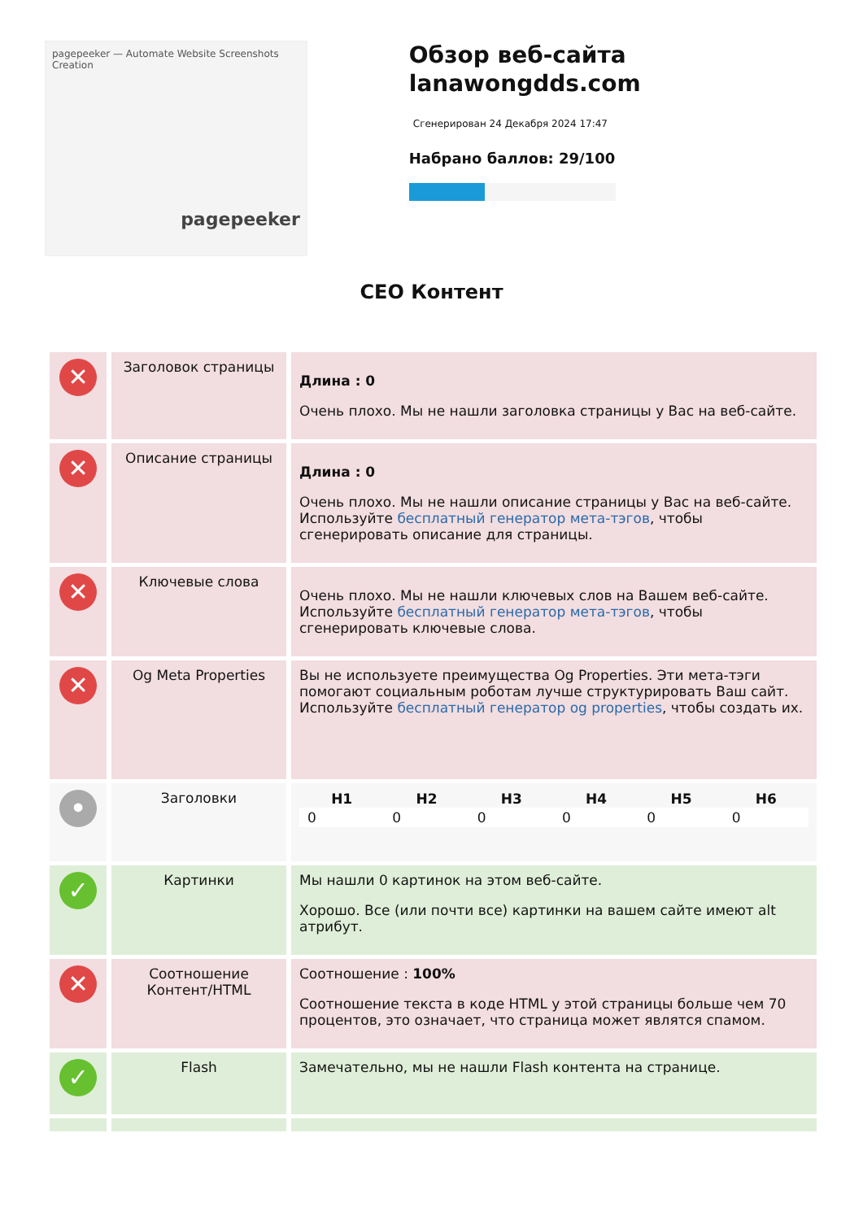pagepeeker — Automate Website Screenshots Creation
pagepeeker
Обзор веб-сайта lanawongdds.com
Сгенерирован 24 Декабря 2024 17:47
Набрано баллов: 29/100
СЕО Контент
| ✕ | Заголовок страницы | Длина : 0 Очень плохо. Мы не нашли заголовка страницы у Вас на веб-сайте. |
| ✕ | Описание страницы | Длина : 0 Очень плохо. Мы не нашли описание страницы у Вас на веб-сайте. Используйте бесплатный генератор мета-тэгов , чтобы сгенерировать описание для страницы. |
| ✕ | Ключевые слова | Очень плохо. Мы не нашли ключевых слов на Вашем веб-сайте. Используйте бесплатный генератор мета-тэгов , чтобы сгенерировать ключевые слова. |
| ✕ | Og Meta Properties | Вы не используете преимущества Og Properties. Эти мета-тэги помогают социальным роботам лучше структурировать Ваш сайт. Используйте бесплатный генератор og properties , чтобы создать их. |
| • | Заголовки | / H1 / H2 / H3 / H4 / H5 / H6 / / --- / --- / --- / --- / --- / --- / / 0 / 0 / 0 / 0 / 0 / 0 / |
| ✓ | Картинки | Мы нашли 0 картинок на этом веб-сайте. Хорошо. Все (или почти все) картинки на вашем сайте имеют alt атрибут. |
| ✕ | Соотношение Контент/HTML | Соотношение : 100% Соотношение текста в коде HTML у этой страницы больше чем 70 процентов, это означает, что страница может являтся спамом. |
| ✓ | Flash | Замечательно, мы не нашли Flash контента на странице. |